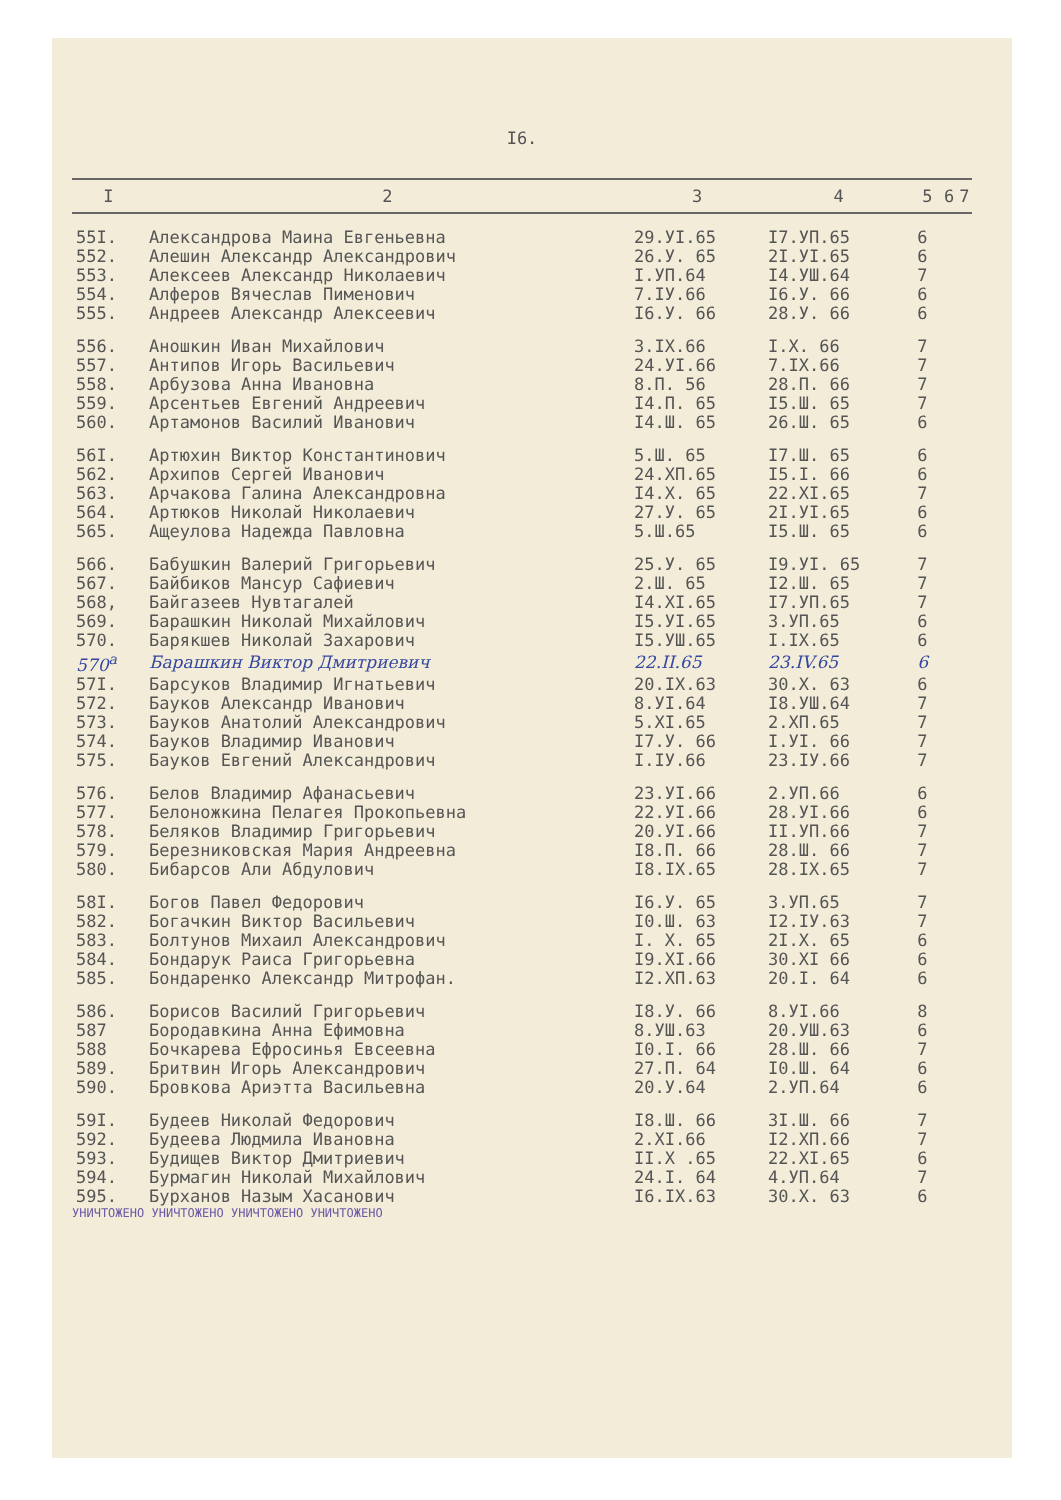I6.
| I | 2 | 3 | 4 | 5 | 6 | 7 |
| --- | --- | --- | --- | --- | --- | --- |
| 55I. | Александрова Маина Евгеньевна | 29.УI.65 | I7.УП.65 | 6 | | |
| 552. | Алешин Александр Александрович | 26.У. 65 | 2I.УI.65 | 6 | | |
| 553. | Алексеев Александр Николаевич | I.УП.64 | I4.УШ.64 | 7 | | |
| 554. | Алферов Вячеслав Пименович | 7.IУ.66 | I6.У. 66 | 6 | | |
| 555. | Андреев Александр Алексеевич | I6.У. 66 | 28.У. 66 | 6 | | |
| 556. | Аношкин Иван Михайлович | 3.IX.66 | I.X. 66 | 7 | | |
| 557. | Антипов Игорь Васильевич | 24.УI.66 | 7.IX.66 | 7 | | |
| 558. | Арбузова Анна Ивановна | 8.П. 56 | 28.П. 66 | 7 | | |
| 559. | Арсентьев Евгений Андреевич | I4.П. 65 | I5.Ш. 65 | 7 | | |
| 560. | Артамонов Василий Иванович | I4.Ш. 65 | 26.Ш. 65 | 6 | | |
| 56I. | Артюхин Виктор Константинович | 5.Ш. 65 | I7.Ш. 65 | 6 | | |
| 562. | Архипов Сергей Иванович | 24.XП.65 | I5.I. 66 | 6 | | |
| 563. | Арчакова Галина Александровна | I4.X. 65 | 22.XI.65 | 7 | | |
| 564. | Артюков Николай Николаевич | 27.У. 65 | 2I.УI.65 | 6 | | |
| 565. | Ащеулова Надежда Павловна | 5.Ш.65 | I5.Ш. 65 | 6 | | |
| 566. | Бабушкин Валерий Григорьевич | 25.У. 65 | I9.УI. 65 | 7 | | |
| 567. | Байбиков Мансур Сафиевич | 2.Ш. 65 | I2.Ш. 65 | 7 | | |
| 568, | Байгазеев Нувтагалей | I4.XI.65 | I7.УП.65 | 7 | | |
| 569. | Барашкин Николай Михайлович | I5.УI.65 | 3.УП.65 | 6 | | |
| 570. | Барякшев Николай Захарович | I5.УШ.65 | I.IX.65 | 6 | | |
| 570<sup>а</sup> | Барашкин Виктор Дмитриевич | 22.II.65 | 23.IV.65 | 6 | | |
| 57I. | Барсуков Владимир Игнатьевич | 20.IX.63 | 30.X. 63 | 6 | | |
| 572. | Бауков Александр Иванович | 8.УI.64 | I8.УШ.64 | 7 | | |
| 573. | Бауков Анатолий Александрович | 5.XI.65 | 2.XП.65 | 7 | | |
| 574. | Бауков Владимир Иванович | I7.У. 66 | I.УI. 66 | 7 | | |
| 575. | Бауков Евгений Александрович | I.IУ.66 | 23.IУ.66 | 7 | | |
| 576. | Белов Владимир Афанасьевич | 23.УI.66 | 2.УП.66 | 6 | | |
| 577. | Белоножкина Пелагея Прокопьевна | 22.УI.66 | 28.УI.66 | 6 | | |
| 578. | Беляков Владимир Григорьевич | 20.УI.66 | II.УП.66 | 7 | | |
| 579. | Березниковская Мария Андреевна | I8.П. 66 | 28.Ш. 66 | 7 | | |
| 580. | Бибарсов Али Абдулович | I8.IX.65 | 28.IX.65 | 7 | | |
| 58I. | Богов Павел Федорович | I6.У. 65 | 3.УП.65 | 7 | | |
| 582. | Богачкин Виктор Васильевич | I0.Ш. 63 | I2.IУ.63 | 7 | | |
| 583. | Болтунов Михаил Александрович | I. X. 65 | 2I.X. 65 | 6 | | |
| 584. | Бондарук Раиса Григорьевна | I9.XI.66 | 30.XI 66 | 6 | | |
| 585. | Бондаренко Александр Митрофан. | I2.XП.63 | 20.I. 64 | 6 | | |
| 586. | Борисов Василий Григорьевич | I8.У. 66 | 8.УI.66 | 8 | | |
| 587 | Бородавкина Анна Ефимовна | 8.УШ.63 | 20.УШ.63 | 6 | | |
| 588 | Бочкарева Ефросинья Евсеевна | I0.I. 66 | 28.Ш. 66 | 7 | | |
| 589. | Бритвин Игорь Александрович | 27.П. 64 | I0.Ш. 64 | 6 | | |
| 590. | Бровкова Ариэтта Васильевна | 20.У.64 | 2.УП.64 | 6 | | |
| 59I. | Будеев Николай Федорович | I8.Ш. 66 | 3I.Ш. 66 | 7 | | |
| 592. | Будеева Людмила Ивановна | 2.XI.66 | I2.XП.66 | 7 | | |
| 593. | Будищев Виктор Дмитриевич | II.X .65 | 22.XI.65 | 6 | | |
| 594. | Бурмагин Николай Михайлович | 24.I. 64 | 4.УП.64 | 7 | | |
| 595. | Бурханов Назым Хасанович | I6.IX.63 | 30.X. 63 | 6 | | |
УНИЧТОЖЕНО УНИЧТОЖЕНО УНИЧТОЖЕНО УНИЧТОЖЕНО